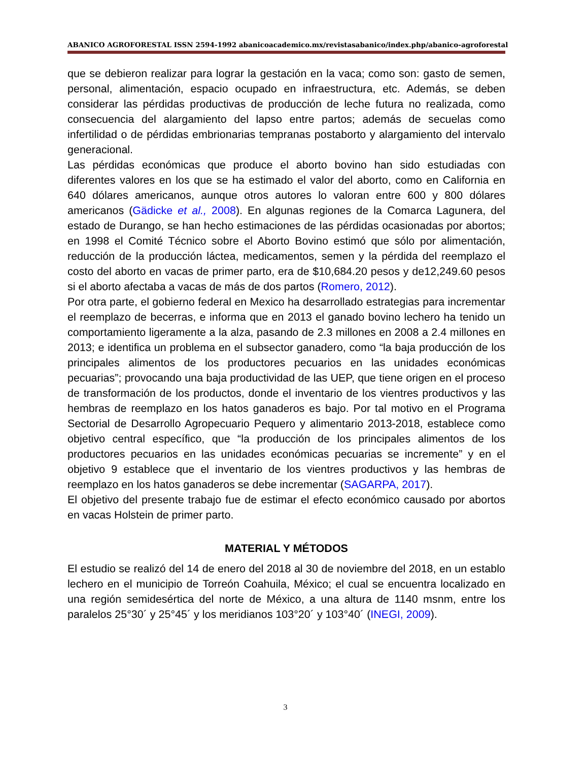ABANICO AGROFORESTAL ISSN 2594-1992 abanicoacademico.mx/revistasabanico/index.php/abanico-agroforestal
que se debieron realizar para lograr la gestación en la vaca; como son: gasto de semen, personal, alimentación, espacio ocupado en infraestructura, etc. Además, se deben considerar las pérdidas productivas de producción de leche futura no realizada, como consecuencia del alargamiento del lapso entre partos; además de secuelas como infertilidad o de pérdidas embrionarias tempranas postaborto y alargamiento del intervalo generacional.
Las pérdidas económicas que produce el aborto bovino han sido estudiadas con diferentes valores en los que se ha estimado el valor del aborto, como en California en 640 dólares americanos, aunque otros autores lo valoran entre 600 y 800 dólares americanos (Gädicke et al., 2008). En algunas regiones de la Comarca Lagunera, del estado de Durango, se han hecho estimaciones de las pérdidas ocasionadas por abortos; en 1998 el Comité Técnico sobre el Aborto Bovino estimó que sólo por alimentación, reducción de la producción láctea, medicamentos, semen y la pérdida del reemplazo el costo del aborto en vacas de primer parto, era de $10,684.20 pesos y de12,249.60 pesos si el aborto afectaba a vacas de más de dos partos (Romero, 2012).
Por otra parte, el gobierno federal en Mexico ha desarrollado estrategias para incrementar el reemplazo de becerras, e informa que en 2013 el ganado bovino lechero ha tenido un comportamiento ligeramente a la alza, pasando de 2.3 millones en 2008 a 2.4 millones en 2013; e identifica un problema en el subsector ganadero, como “la baja producción de los principales alimentos de los productores pecuarios en las unidades económicas pecuarias”; provocando una baja productividad de las UEP, que tiene origen en el proceso de transformación de los productos, donde el inventario de los vientres productivos y las hembras de reemplazo en los hatos ganaderos es bajo. Por tal motivo en el Programa Sectorial de Desarrollo Agropecuario Pequero y alimentario 2013-2018, establece como objetivo central específico, que “la producción de los principales alimentos de los productores pecuarios en las unidades económicas pecuarias se incremente” y en el objetivo 9 establece que el inventario de los vientres productivos y las hembras de reemplazo en los hatos ganaderos se debe incrementar (SAGARPA, 2017).
El objetivo del presente trabajo fue de estimar el efecto económico causado por abortos en vacas Holstein de primer parto.
MATERIAL Y MÉTODOS
El estudio se realizó del 14 de enero del 2018 al 30 de noviembre del 2018, en un establo lechero en el municipio de Torreón Coahuila, México; el cual se encuentra localizado en una región semidesértica del norte de México, a una altura de 1140 msnm, entre los paralelos 25°30´ y 25°45´ y los meridianos 103°20´ y 103°40´ (INEGI, 2009).
3